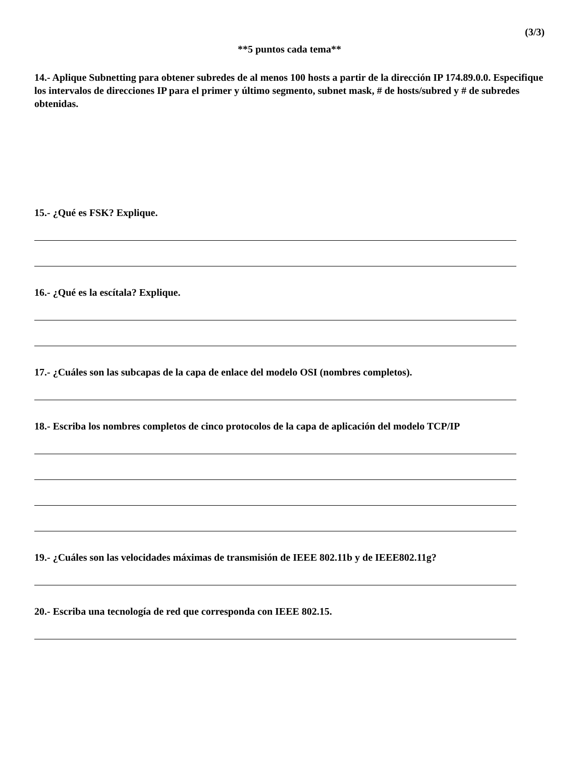(3/3)
**5 puntos cada tema**
14.- Aplique Subnetting para obtener subredes de al menos 100 hosts a partir de la dirección IP 174.89.0.0. Especifique los intervalos de direcciones IP para el primer y último segmento, subnet mask, # de hosts/subred y # de subredes obtenidas.
15.- ¿Qué es FSK? Explique.
16.- ¿Qué es la escítala? Explique.
17.- ¿Cuáles son las subcapas de la capa de enlace del modelo OSI (nombres completos).
18.- Escriba los nombres completos de cinco protocolos de la capa de aplicación del modelo TCP/IP
19.- ¿Cuáles son las velocidades máximas de transmisión de IEEE 802.11b y de IEEE802.11g?
20.- Escriba una tecnología de red que corresponda con IEEE 802.15.